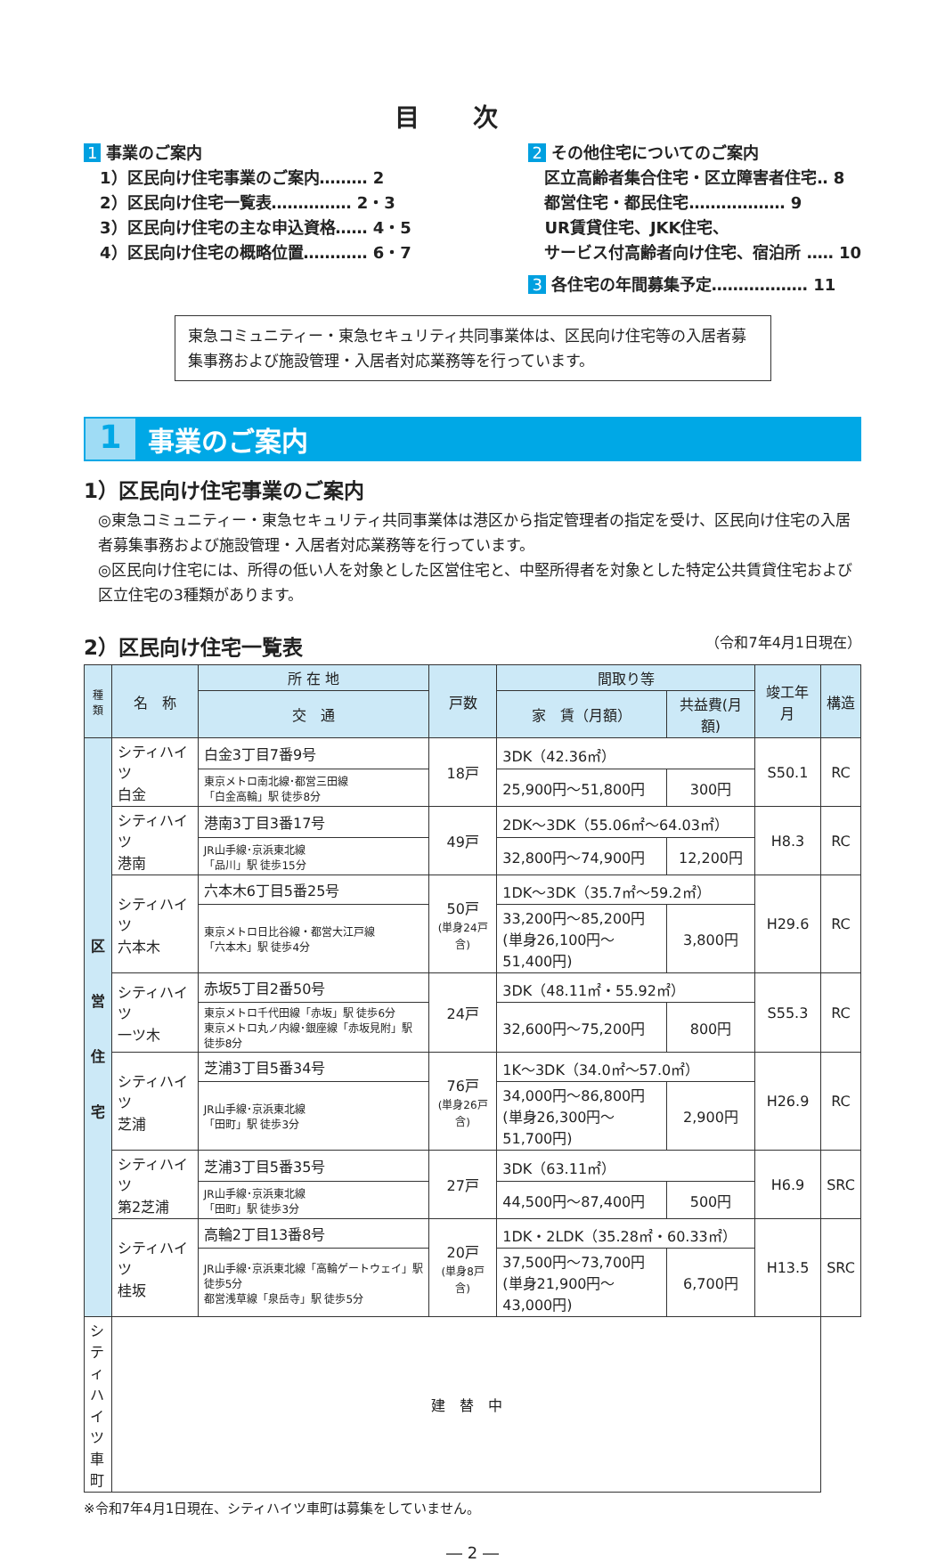目次
1 事業のご案内
　1）区民向け住宅事業のご案内……… 2
　2）区民向け住宅一覧表…………… 2・3
　3）区民向け住宅の主な申込資格…… 4・5
　4）区民向け住宅の概略位置………… 6・7
2 その他住宅についてのご案内
　区立高齢者集合住宅・区立障害者住宅‥ 8
　都営住宅・都民住宅……………… 9
　UR賃貸住宅、JKK住宅、
　サービス付高齢者向け住宅、宿泊所 …‥ 10
3 各住宅の年間募集予定……………… 11
東急コミュニティー・東急セキュリティ共同事業体は、区民向け住宅等の入居者募集事務および施設管理・入居者対応業務等を行っています。
1
事業のご案内
1）区民向け住宅事業のご案内
◎東急コミュニティー・東急セキュリティ共同事業体は港区から指定管理者の指定を受け、区民向け住宅の入居者募集事務および施設管理・入居者対応業務等を行っています。
◎区民向け住宅には、所得の低い人を対象とした区営住宅と、中堅所得者を対象とした特定公共賃貸住宅および区立住宅の3種類があります。
2）区民向け住宅一覧表 （令和7年4月1日現在）
| 種類 | 名 称 | 所 在 地 | 戸数 | 間取り等 | | 竣工年月 | 構造 |
| --- | --- | --- | --- | --- | --- | --- | --- |
| | | 交 通 | | 家 賃（月額） | 共益費(月額) | | |
| 区 営 住 宅 | シティハイツ 白金 | 白金3丁目7番9号 | 18戸 | 3DK（42.36㎡） | | S50.1 | RC |
| | | 東京メトロ南北線･都営三田線 「白金高輪」駅 徒歩8分 | | 25,900円～51,800円 | 300円 | | |
| | シティハイツ 港南 | 港南3丁目3番17号 | 49戸 | 2DK～3DK（55.06㎡～64.03㎡） | | H8.3 | RC |
| | | JR山手線･京浜東北線 「品川」駅 徒歩15分 | | 32,800円～74,900円 | 12,200円 | | |
| | シティハイツ 六本木 | 六本木6丁目5番25号 | 50戸 (単身24戸含) | 1DK～3DK（35.7㎡～59.2㎡） | | H29.6 | RC |
| | | 東京メトロ日比谷線・都営大江戸線 「六本木」駅 徒歩4分 | | 33,200円～85,200円 (単身26,100円～51,400円) | 3,800円 | | |
| | シティハイツ 一ツ木 | 赤坂5丁目2番50号 | 24戸 | 3DK（48.11㎡・55.92㎡） | | S55.3 | RC |
| | | 東京メトロ千代田線「赤坂」駅 徒歩6分 東京メトロ丸ノ内線･銀座線「赤坂見附」駅 徒歩8分 | | 32,600円～75,200円 | 800円 | | |
| | シティハイツ 芝浦 | 芝浦3丁目5番34号 | 76戸 (単身26戸含) | 1K～3DK（34.0㎡～57.0㎡） | | H26.9 | RC |
| | | JR山手線･京浜東北線 「田町」駅 徒歩3分 | | 34,000円～86,800円 (単身26,300円～51,700円) | 2,900円 | | |
| | シティハイツ 第2芝浦 | 芝浦3丁目5番35号 | 27戸 | 3DK（63.11㎡） | | H6.9 | SRC |
| | | JR山手線･京浜東北線 「田町」駅 徒歩3分 | | 44,500円～87,400円 | 500円 | | |
| | シティハイツ 桂坂 | 高輪2丁目13番8号 | 20戸 (単身8戸含) | 1DK・2LDK（35.28㎡・60.33㎡） | | H13.5 | SRC |
| | | JR山手線･京浜東北線「高輪ゲートウェイ」駅 徒歩5分 都営浅草線「泉岳寺」駅 徒歩5分 | | 37,500円～73,700円 (単身21,900円～43,000円) | 6,700円 | | |
| シティハイツ 車町 | 建 替 中 | | | | | | |
※令和7年4月1日現在、シティハイツ車町は募集をしていません。
― 2 ―